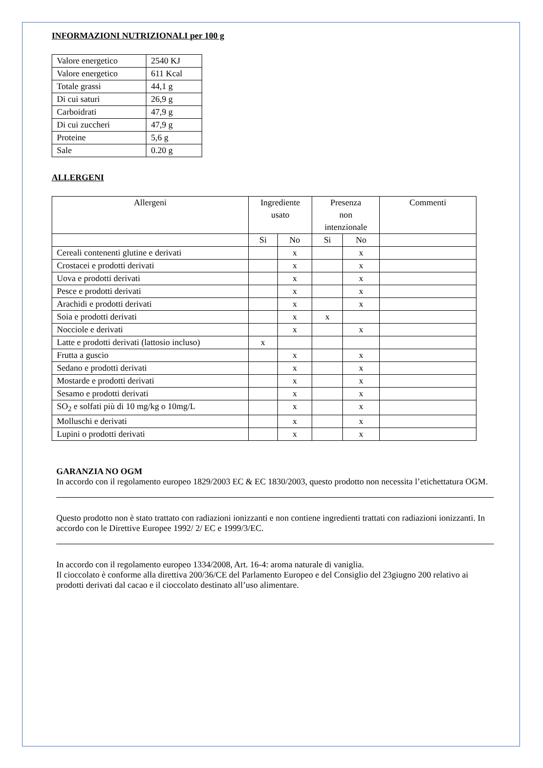INFORMAZIONI NUTRIZIONALI per 100 g
| Valore energetico | 2540 KJ |
| Valore energetico | 611 Kcal |
| Totale grassi | 44,1 g |
| Di cui saturi | 26,9 g |
| Carboidrati | 47,9 g |
| Di cui zuccheri | 47,9 g |
| Proteine | 5,6 g |
| Sale | 0.20 g |
ALLERGENI
| Allergeni | Ingrediente usato | | Presenza non intenzionale | | Commenti |
| --- | --- | --- | --- | --- | --- |
| | Si | No | Si | No | |
| Cereali contenenti glutine e derivati | | x | | x | |
| Crostacei e prodotti derivati | | x | | x | |
| Uova e prodotti derivati | | x | | x | |
| Pesce e prodotti derivati | | x | | x | |
| Arachidi e prodotti derivati | | x | | x | |
| Soia e prodotti derivati | | x | x | | |
| Nocciole e derivati | | x | | x | |
| Latte e prodotti derivati (lattosio incluso) | x | | | | |
| Frutta a guscio | | x | | x | |
| Sedano e prodotti derivati | | x | | x | |
| Mostarde e prodotti derivati | | x | | x | |
| Sesamo e prodotti derivati | | x | | x | |
| SO<sub>2</sub> e solfati più di 10 mg/kg o 10mg/L | | x | | x | |
| Molluschi e derivati | | x | | x | |
| Lupini o prodotti derivati | | x | | x | |
GARANZIA NO OGM
In accordo con il regolamento europeo 1829/2003 EC & EC 1830/2003, questo prodotto non necessita l’etichettatura OGM.
Questo prodotto non è stato trattato con radiazioni ionizzanti e non contiene ingredienti trattati con radiazioni ionizzanti. In accordo con le Direttive Europee 1992/ 2/ EC e 1999/3/EC.
In accordo con il regolamento europeo 1334/2008, Art. 16-4: aroma naturale di vaniglia.
Il cioccolato è conforme alla direttiva 200/36/CE del Parlamento Europeo e del Consiglio del 23giugno 200 relativo ai prodotti derivati dal cacao e il cioccolato destinato all’uso alimentare.